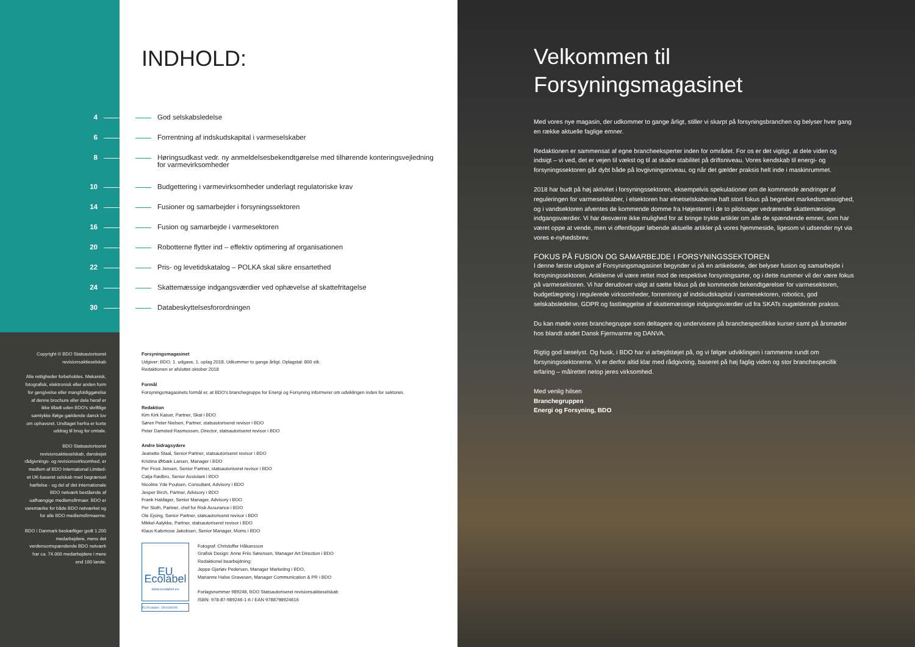Copyright © BDO Statsautoriseret revisionsaktieselskab
Alle rettigheder forbeholdes. Mekanisk, fotografisk, elektronisk eller anden form for gengivelse eller mangfoldiggørelse af denne brochure eller dele heraf er ikke tilladt uden BDO's skriftlige samtykke ifølge gældende dansk lov om ophavsret. Undtaget herfra er korte uddrag til brug for omtale.
BDO Statsautoriseret revisionsaktieselskab, danskejet rådgivnings- og revisionsvirksomhed, er medlem af BDO International Limited- et UK-baseret selskab med begrænset hæftelse - og del af det internationale BDO netværk bestående af uafhængige medlemsfirmaer. BDO er varemærke for både BDO netværket og for alle BDO medlemsfirmaerne.
BDO i Danmark beskæftiger godt 1.200 medarbejdere, mens det verdensomspændende BDO netværk har ca. 74.000 medarbejdere i mere end 160 lande.
INDHOLD:
4 God selskabsledelse
6 Forrentning af indskudskapital i varmeselskaber
8 Høringsudkast vedr. ny anmeldelsesbekendtgørelse med tilhørende konteringsvejledning
for varmevirksomheder
10 Budgettering i varmevirksomheder underlagt regulatoriske krav
14 Fusioner og samarbejder i forsyningssektoren
16 Fusion og samarbejde i varmesektoren
20 Robotterne flytter ind – effektiv optimering af organisationen
22 Pris- og levetidskatalog – POLKA skal sikre ensartethed
24 Skattemæssige indgangsværdier ved ophævelse af skattefritagelse
30 Databeskyttelsesforordningen
Forsyningsmagasinet
Udgiver: BDO. 1. udgave, 1. oplag 2018. Udkommer to gange årligt. Oplagstal: 800 stk.
Redaktionen er afsluttet oktober 2018
Formål
Forsyningsmagasinets formål er, at BDO's branchegruppe for Energi og Forsyning informerer om udviklingen inden for sektoren.
Redaktion
Kim Kirk Kaiser, Partner, Skat i BDO
Søren Peter Nielsen, Partner, statsautoriseret revisor i BDO
Peter Damsted Rasmussen, Director, statsautoriseret revisor i BDO
Andre bidragsydere
Jeanette Staal, Senior Partner, statsautoriseret revisor i BDO
Kristina Ørbæk Larsen, Manager i BDO
Per Frost Jensen, Senior Partner, statsautoriseret revisor i BDO
Catja Rødbro, Senior Assistant i BDO
Nicoline Yde Poulsen, Consultant, Advisory i BDO
Jesper Birch, Partner, Advisory i BDO
Frank Haldager, Senior Manager, Advisory i BDO
Per Sloth, Partner, chef for Risk Assurance i BDO
Ole Ejsing, Senior Partner, statsautoriseret revisor i BDO
Mikkel Aalykke, Partner, statsautoriseret revisor i BDO
Klaus Kalsmose Jakobsen, Senior Manager, Moms i BDO
EU Ecolabel
www.ecolabel.eu
EU Ecolabel : DK/028/005
Fotograf: Christoffer Håkansson
Grafisk Design: Anne Friis Sørensen, Manager Art Direction i BDO
Redaktionel bearbejdning:
Jeppe Gjerløv Pedersen, Manager Marketing i BDO,
Marianne Halse Gravesen, Manager Communication & PR i BDO
Forlagsnummer 989246, BDO Statsautoriseret revisionsaktieselskab
ISBN: 978-87-989246-1-6 / EAN 9788798924616
Velkommen til
Forsyningsmagasinet
Med vores nye magasin, der udkommer to gange årligt, stiller vi skarpt på forsyningsbranchen og belyser hver gang en række aktuelle faglige emner.
Redaktionen er sammensat af egne brancheeksperter inden for området. For os er det vigtigt, at dele viden og indsigt – vi ved, det er vejen til vækst og til at skabe stabilitet på driftsniveau. Vores kendskab til energi- og forsyningssektoren går dybt både på lovgivningsniveau, og når det gælder praksis helt inde i maskinrummet.
2018 har budt på høj aktivitet i forsyningssektoren, eksempelvis spekulationer om de kommende ændringer af reguleringen for varmeselskaber, i elsektoren har elnetselskaberne haft stort fokus på begrebet markedsmæssighed, og i vandsektoren afventes de kommende domme fra Højesteret i de to pilotsager vedrørende skattemæssige indgangsværdier. Vi har desværre ikke mulighed for at bringe trykte artikler om alle de spændende emner, som har været oppe at vende, men vi offentliggør løbende aktuelle artikler på vores hjemmeside, ligesom vi udsender nyt via vores e-nyhedsbrev.
FOKUS PÅ FUSION OG SAMARBEJDE I FORSYNINGSSEKTOREN
I denne første udgave af Forsyningsmagasinet begynder vi på en artikelserie, der belyser fusion og samarbejde i forsyningssektoren. Artiklerne vil være rettet mod de respektive forsyningsarter, og i dette nummer vil der være fokus på varmesektoren. Vi har derudover valgt at sætte fokus på de kommende bekendtgørelser for varmesektoren, budgetlægning i regulerede virksomheder, forrentning af indskudskapital i varmesektoren, robotics, god selskabsledelse, GDPR og fastlæggelse af skattemæssige indgangsværdier ud fra SKATs nugældende praksis.
Du kan møde vores branchegruppe som deltagere og undervisere på branchespecifikke kurser samt på årsmøder hos blandt andet Dansk Fjernvarme og DANVA.
Rigtig god læselyst. Og husk, i BDO har vi arbejdstøjet på, og vi følger udviklingen i rammerne rundt om forsyningssektorerne. Vi er derfor altid klar med rådgivning, baseret på høj faglig viden og stor branchespecifik erfaring – målrettet netop jeres virksomhed.
Med venlig hilsen
Branchegruppen
Energi og Forsyning, BDO